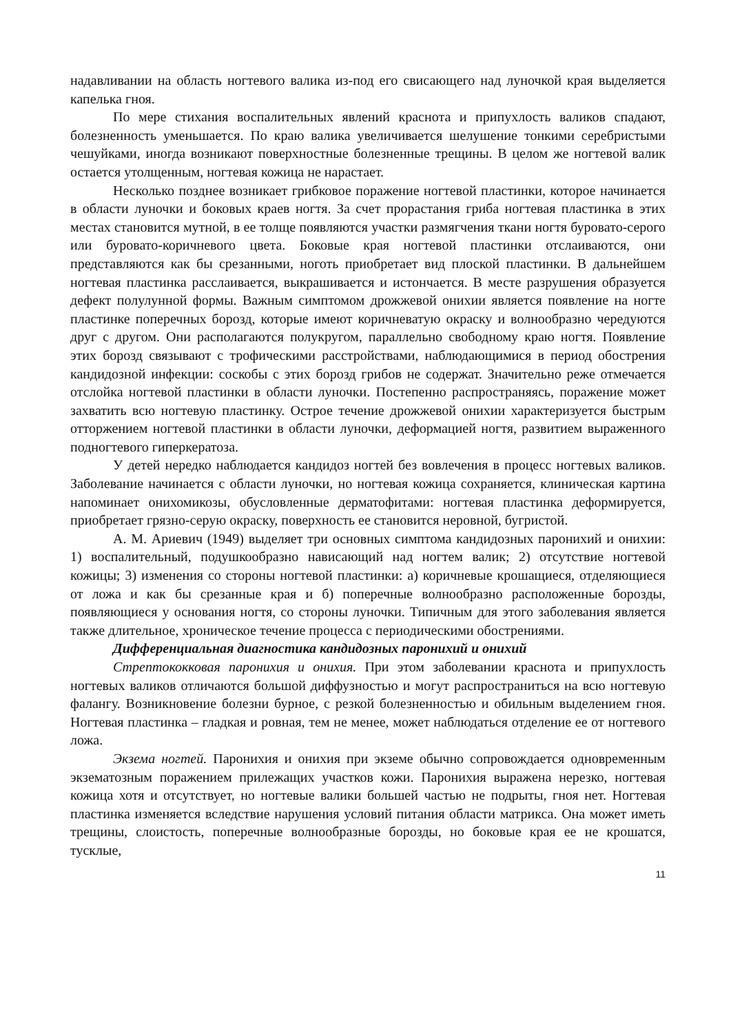надавливании на область ногтевого валика из-под его свисающего над луночкой края выделяется капелька гноя.
По мере стихания воспалительных явлений краснота и припухлость валиков спадают, болезненность уменьшается. По краю валика увеличивается шелушение тонкими серебристыми чешуйками, иногда возникают поверхностные болезненные трещины. В целом же ногтевой валик остается утолщенным, ногтевая кожица не нарастает.
Несколько позднее возникает грибковое поражение ногтевой пластинки, которое начинается в области луночки и боковых краев ногтя. За счет прорастания гриба ногтевая пластинка в этих местах становится мутной, в ее толще появляются участки размягчения ткани ногтя буровато-серого или буровато-коричневого цвета. Боковые края ногтевой пластинки отслаиваются, они представляются как бы срезанными, ноготь приобретает вид плоской пластинки. В дальнейшем ногтевая пластинка расслаивается, выкрашивается и истончается. В месте разрушения образуется дефект полулунной формы. Важным симптомом дрожжевой онихии является появление на ногте пластинке поперечных борозд, которые имеют коричневатую окраску и волнообразно чередуются друг с другом. Они располагаются полукругом, параллельно свободному краю ногтя. Появление этих борозд связывают с трофическими расстройствами, наблюдающимися в период обострения кандидозной инфекции: соскобы с этих борозд грибов не содержат. Значительно реже отмечается отслойка ногтевой пластинки в области луночки. Постепенно распространяясь, поражение может захватить всю ногтевую пластинку. Острое течение дрожжевой онихии характеризуется быстрым отторжением ногтевой пластинки в области луночки, деформацией ногтя, развитием выраженного подногтевого гиперкератоза.
У детей нередко наблюдается кандидоз ногтей без вовлечения в процесс ногтевых валиков. Заболевание начинается с области луночки, но ногтевая кожица сохраняется, клиническая картина напоминает онихомикозы, обусловленные дерматофитами: ногтевая пластинка деформируется, приобретает грязно-серую окраску, поверхность ее становится неровной, бугристой.
А. М. Ариевич (1949) выделяет три основных симптома кандидозных паронихий и онихии: 1) воспалительный, подушкообразно нависающий над ногтем валик; 2) отсутствие ногтевой кожицы; 3) изменения со стороны ногтевой пластинки: а) коричневые крошащиеся, отделяющиеся от ложа и как бы срезанные края и б) поперечные волнообразно расположенные борозды, появляющиеся у основания ногтя, со стороны луночки. Типичным для этого заболевания является также длительное, хроническое течение процесса с периодическими обострениями.
Дифференциальная диагностика кандидозных паронихий и онихий
Стрептококковая паронихия и онихия. При этом заболевании краснота и припухлость ногтевых валиков отличаются большой диффузностью и могут распространиться на всю ногтевую фалангу. Возникновение болезни бурное, с резкой болезненностью и обильным выделением гноя. Ногтевая пластинка – гладкая и ровная, тем не менее, может наблюдаться отделение ее от ногтевого ложа.
Экзема ногтей. Паронихия и онихия при экземе обычно сопровождается одновременным экзематозным поражением прилежащих участков кожи. Паронихия выражена нерезко, ногтевая кожица хотя и отсутствует, но ногтевые валики большей частью не подрыты, гноя нет. Ногтевая пластинка изменяется вследствие нарушения условий питания области матрикса. Она может иметь трещины, слоистость, поперечные волнообразные борозды, но боковые края ее не крошатся, тусклые,
11